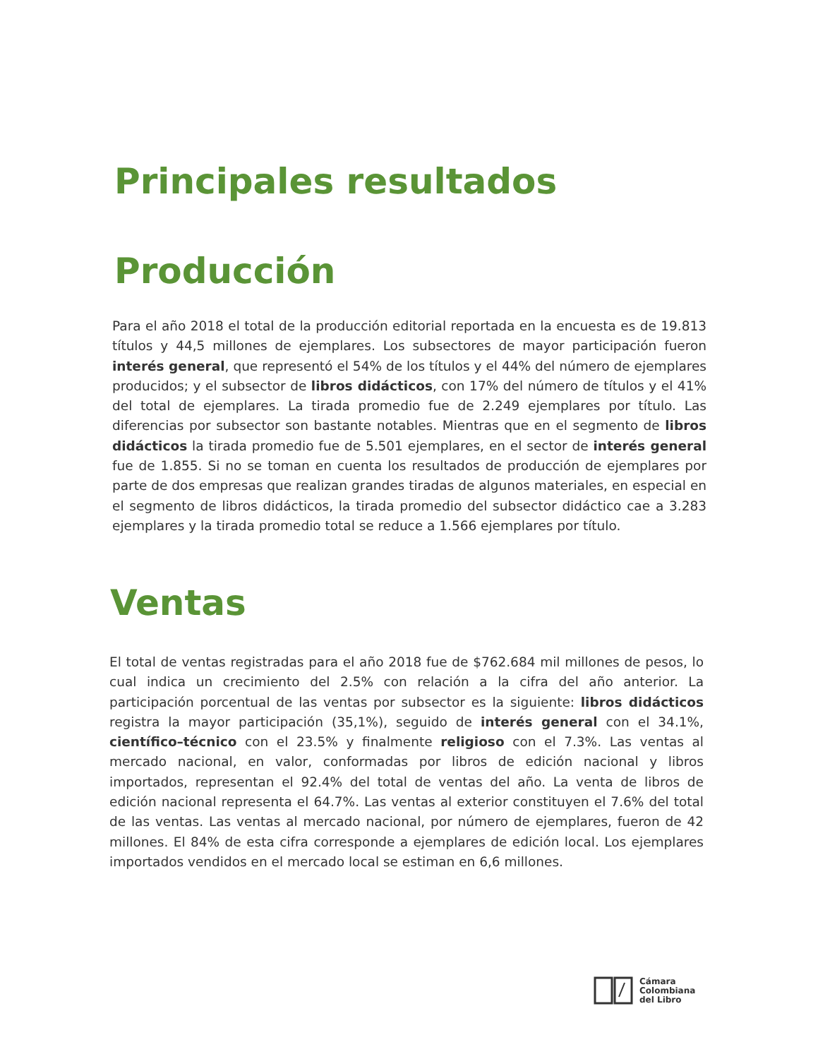Principales resultados
Producción
Para el año 2018 el total de la producción editorial reportada en la encuesta es de 19.813 títulos y 44,5 millones de ejemplares. Los subsectores de mayor participación fueron interés general, que representó el 54% de los títulos y el 44% del número de ejemplares producidos; y el subsector de libros didácticos, con 17% del número de títulos y el 41% del total de ejemplares. La tirada promedio fue de 2.249 ejemplares por título. Las diferencias por subsector son bastante notables. Mientras que en el segmento de libros didácticos la tirada promedio fue de 5.501 ejemplares, en el sector de interés general fue de 1.855. Si no se toman en cuenta los resultados de producción de ejemplares por parte de dos empresas que realizan grandes tiradas de algunos materiales, en especial en el segmento de libros didácticos, la tirada promedio del subsector didáctico cae a 3.283 ejemplares y la tirada promedio total se reduce a 1.566 ejemplares por título.
Ventas
El total de ventas registradas para el año 2018 fue de $762.684 mil millones de pesos, lo cual indica un crecimiento del 2.5% con relación a la cifra del año anterior. La participación porcentual de las ventas por subsector es la siguiente: libros didácticos registra la mayor participación (35,1%), seguido de interés general con el 34.1%, científico–técnico con el 23.5% y finalmente religioso con el 7.3%. Las ventas al mercado nacional, en valor, conformadas por libros de edición nacional y libros importados, representan el 92.4% del total de ventas del año. La venta de libros de edición nacional representa el 64.7%. Las ventas al exterior constituyen el 7.6% del total de las ventas. Las ventas al mercado nacional, por número de ejemplares, fueron de 42 millones. El 84% de esta cifra corresponde a ejemplares de edición local. Los ejemplares importados vendidos en el mercado local se estiman en 6,6 millones.
Cámara
Colombiana
del Libro